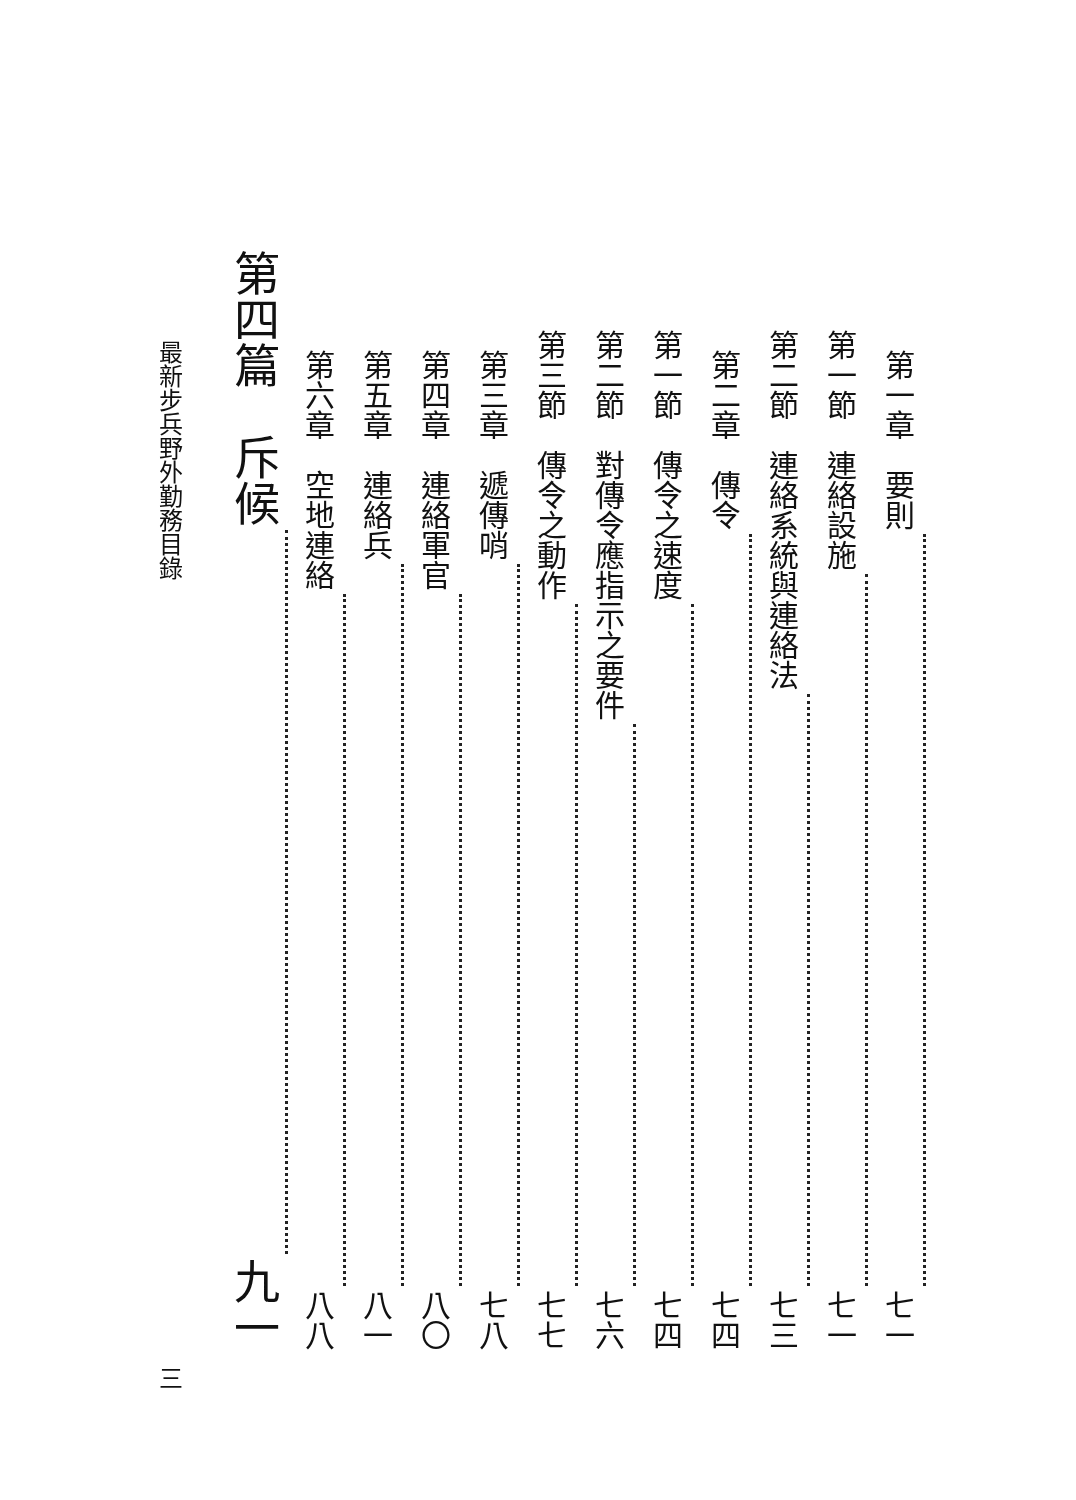第一章　要則 七一
第一節　連絡設施 七一
第二節　連絡系統與連絡法 七三
第二章　傳令 七四
第一節　傳令之速度 七四
第二節　對傳令應指示之要件 七六
第三節　傳令之動作 七七
第三章　遞傳哨 七八
第四章　連絡軍官 八〇
第五章　連絡兵 八一
第六章　空地連絡 八八
第四篇　斥候 九一
最新步兵野外勤務目錄 三